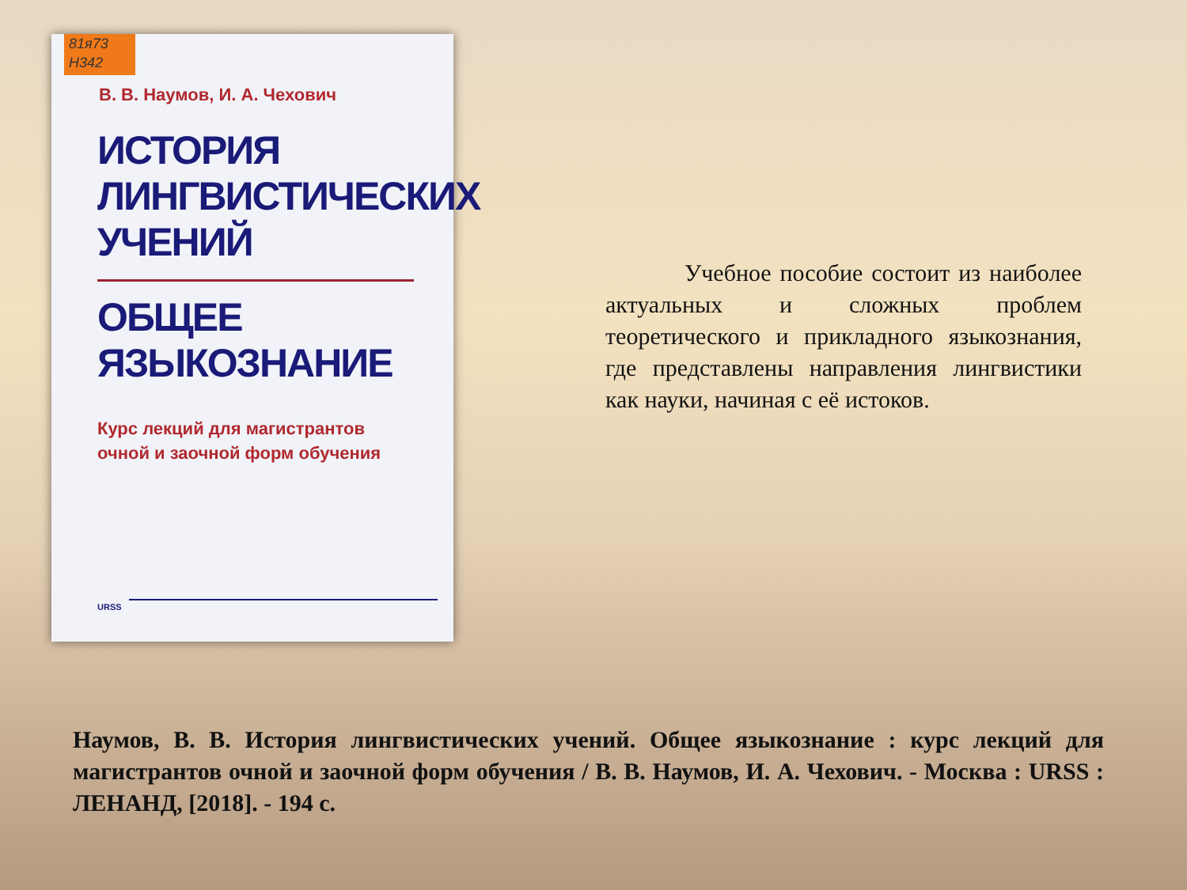81я73
Н342
В. В. Наумов, И. А. Чехович
ИСТОРИЯ
ЛИНГВИСТИЧЕСКИХ
УЧЕНИЙ
ОБЩЕЕ
ЯЗЫКОЗНАНИЕ
Курс лекций для магистрантов
очной и заочной форм обучения
URSS
Учебное пособие состоит из наиболее актуальных и сложных проблем теоретического и прикладного языкознания, где представлены направления лингвистики как науки, начиная с её истоков.
Наумов, В. В. История лингвистических учений. Общее языкознание : курс лекций для магистрантов очной и заочной форм обучения / В. В. Наумов, И. А. Чехович. - Москва : URSS : ЛЕНАНД, [2018]. - 194 с.